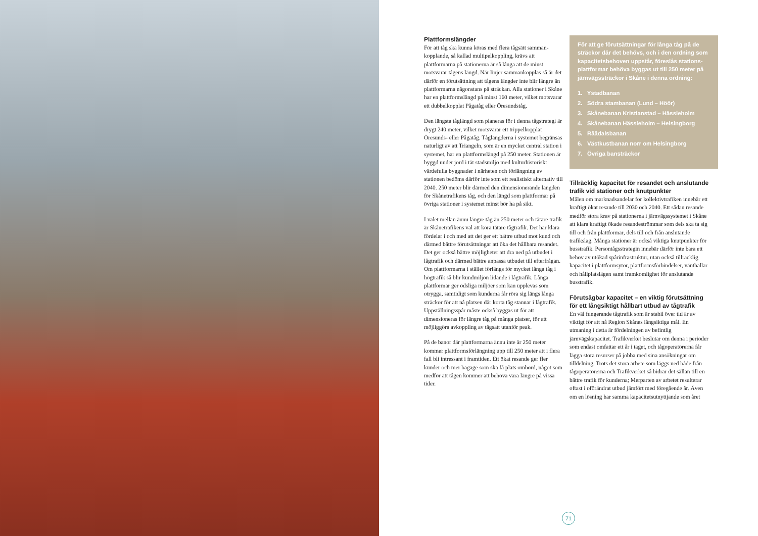Plattformslängder
För att tåg ska kunna köras med flera tågsätt samman­kopplande, så kallad multipelkoppling, krävs att plattformarna på stationerna är så långa att de minst motsvarar tågens längd. När linjer sammankopplas så är det därför en förutsättning att tågens längder inte blir längre än plattformarna någonstans på sträckan. Alla stationer i Skåne har en plattformslängd på minst 160 meter, vilket motsvarar ett dubbelkopplat Pågatåg eller Öresundståg.
Den längsta tåglängd som planeras för i denna tågstrategi är drygt 240 meter, vilket motsvarar ett trippelkopplat Öresunds- eller Pågatåg. Tåglängderna i systemet begränsas naturligt av att Triangeln, som är en mycket central station i systemet, har en plattforms­längd på 250 meter. Stationen är byggd under jord i tät stadsmiljö med kulturhistoriskt värdefulla byggnader i närheten och förlängning av stationen bedöms därför inte som ett realistiskt alternativ till 2040. 250 meter blir därmed den dimensionerande längden för Skånetrafikens tåg, och den längd som plattformar på övriga stationer i systemet minst bör ha på sikt.
I valet mellan ännu längre tåg än 250 meter och tätare trafik är Skånetrafikens val att köra tätare tågtrafik. Det har klara fördelar i och med att det ger ett bättre utbud mot kund och därmed bättre förutsättningar att öka det hållbara resandet. Det ger också bättre möjligheter att dra ned på utbudet i lågtrafik och därmed bättre anpassa utbudet till efterfrågan. Om plattformarna i stället förlängs för mycket långa tåg i högtrafik så blir kundmiljön lidande i lågtrafik. Långa plattformar ger ödsliga miljöer som kan upplevas som otrygga, samtidigt som kunderna får röra sig längs långa sträckor för att nå platsen där korta tåg stannar i lågtrafik. Uppställningsspår måste också byggas ut för att dimensioneras för längre tåg på många platser, för att möjliggöra avkoppling av tågsätt utanför peak.
På de banor där plattformarna ännu inte är 250 meter kommer plattformsförlängning upp till 250 meter att i flera fall bli intressant i framtiden. Ett ökat resande ger fler kunder och mer bagage som ska få plats ombord, något som medför att tågen kommer att behöva vara längre på vissa tider.
För att ge förutsättningar för långa tåg på de sträckor där det behövs, och i den ordning som kapacitetsbehoven uppstår, föreslås stations­plattformar behöva byggas ut till 250 meter på järnvägssträckor i Skåne i denna ordning:
1. Ystadbanan
2. Södra stambanan (Lund – Höör)
3. Skånebanan Kristianstad – Hässleholm
4. Skånebanan Hässleholm – Helsingborg
5. Råådalsbanan
6. Västkustbanan norr om Helsingborg
7. Övriga bansträckor
Tillräcklig kapacitet för resandet och anslu­tande trafik vid stationer och knutpunkter
Målen om marknadsandelar för kollektivtrafiken innebär ett kraftigt ökat resande till 2030 och 2040. Ett sådan resande medför stora krav på stationerna i järnvägssystemet i Skåne att klara kraftigt ökade resandeströmmar som dels ska ta sig till och från platt­formar, dels till och från anslutande trafikslag. Många stationer är också viktiga knutpunkter för busstrafik. Persontågsstrategin innebär därför inte bara ett behov av utökad spårinfrastruktur, utan också tillräcklig kapacitet i plattformsytor, plattformsförbindelser, vänthallar och hållplatslägen samt framkomlighet för anslutande busstrafik.
Förutsägbar kapacitet – en viktig förutsättning för ett långsiktigt hållbart utbud av tågtrafik
En väl fungerande tågtrafik som är stabil över tid är av viktigt för att nå Region Skånes långsiktiga mål. En utmaning i detta är fördelningen av befintlig järnvägskapacitet. Trafikverket beslutar om denna i perioder som endast omfattar ett år i taget, och tågoperatörerna får lägga stora resurser på jobba med sina ansökningar om tilldelning. Trots det stora arbete som läggs ned både från tågoperatörerna och Trafikverket så bidrar det sällan till en bättre trafik för kunderna; Merparten av arbetet resulterar oftast i oförändrat utbud jämfört med föregående år. Även om en lösning har samma kapacitetsutnyttjande som året
71